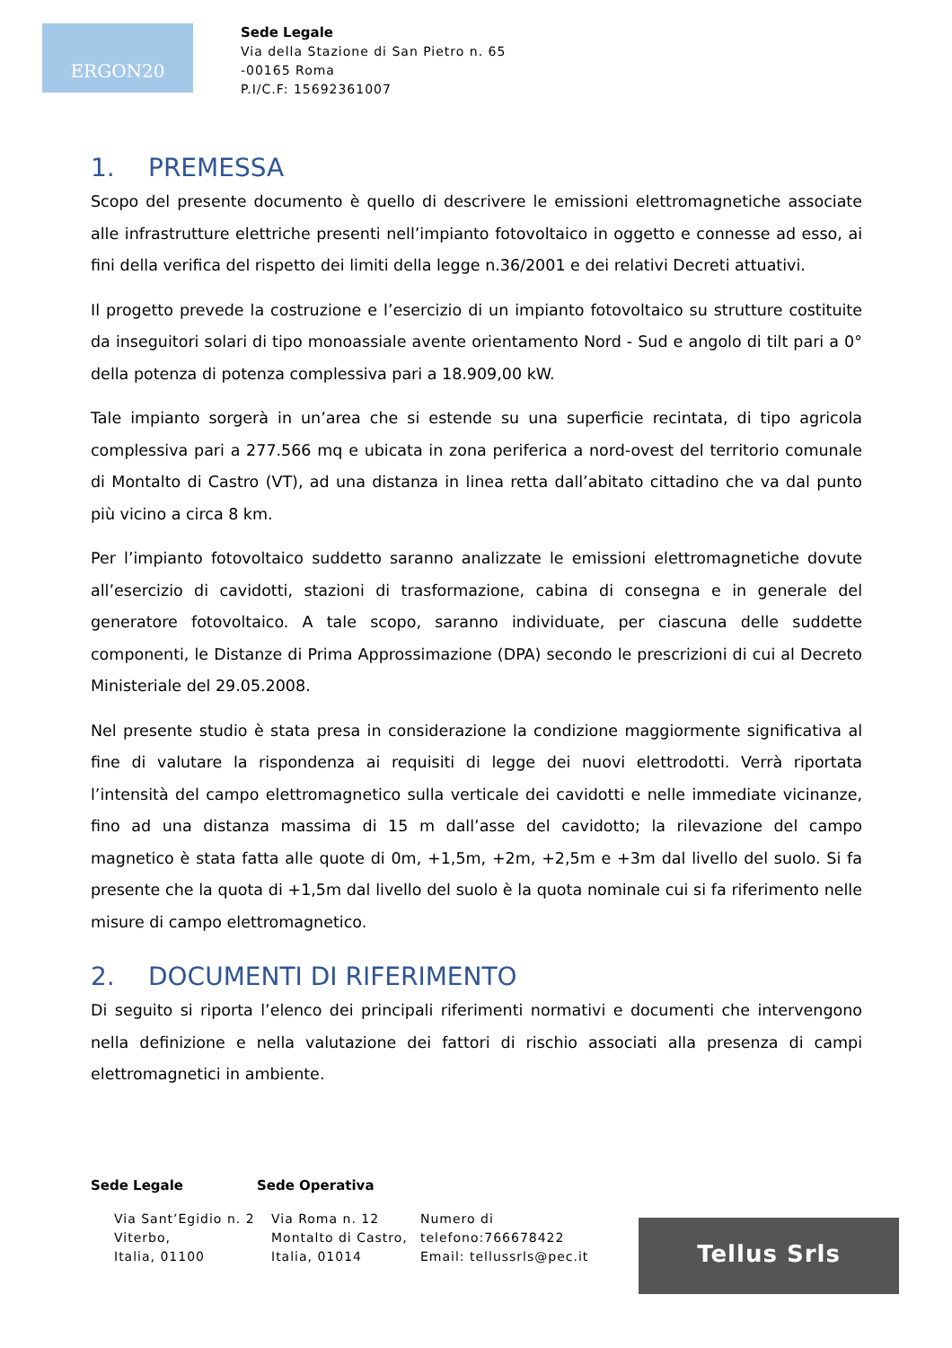ERGON20
Sede Legale
Via della Stazione di San Pietro n. 65
-00165 Roma
P.I/C.F: 15692361007
1. PREMESSA
Scopo del presente documento è quello di descrivere le emissioni elettromagnetiche associate alle infrastrutture elettriche presenti nell’impianto fotovoltaico in oggetto e connesse ad esso, ai fini della verifica del rispetto dei limiti della legge n.36/2001 e dei relativi Decreti attuativi.
Il progetto prevede la costruzione e l’esercizio di un impianto fotovoltaico su strutture costituite da inseguitori solari di tipo monoassiale avente orientamento Nord - Sud e angolo di tilt pari a 0° della potenza di potenza complessiva pari a 18.909,00 kW.
Tale impianto sorgerà in un’area che si estende su una superficie recintata, di tipo agricola complessiva pari a 277.566 mq e ubicata in zona periferica a nord-ovest del territorio comunale di Montalto di Castro (VT), ad una distanza in linea retta dall’abitato cittadino che va dal punto più vicino a circa 8 km.
Per l’impianto fotovoltaico suddetto saranno analizzate le emissioni elettromagnetiche dovute all’esercizio di cavidotti, stazioni di trasformazione, cabina di consegna e in generale del generatore fotovoltaico. A tale scopo, saranno individuate, per ciascuna delle suddette componenti, le Distanze di Prima Approssimazione (DPA) secondo le prescrizioni di cui al Decreto Ministeriale del 29.05.2008.
Nel presente studio è stata presa in considerazione la condizione maggiormente significativa al fine di valutare la rispondenza ai requisiti di legge dei nuovi elettrodotti. Verrà riportata l’intensità del campo elettromagnetico sulla verticale dei cavidotti e nelle immediate vicinanze, fino ad una distanza massima di 15 m dall’asse del cavidotto; la rilevazione del campo magnetico è stata fatta alle quote di 0m, +1,5m, +2m, +2,5m e +3m dal livello del suolo. Si fa presente che la quota di +1,5m dal livello del suolo è la quota nominale cui si fa riferimento nelle misure di campo elettromagnetico.
2. DOCUMENTI DI RIFERIMENTO
Di seguito si riporta l’elenco dei principali riferimenti normativi e documenti che intervengono nella definizione e nella valutazione dei fattori di rischio associati alla presenza di campi elettromagnetici in ambiente.
Sede Legale Sede Operativa
Via Sant’Egidio n. 2
Viterbo,
Italia, 01100
Via Roma n. 12
Montalto di Castro,
Italia, 01014
Numero di
telefono:766678422
Email: tellussrls@pec.it
Tellus Srls